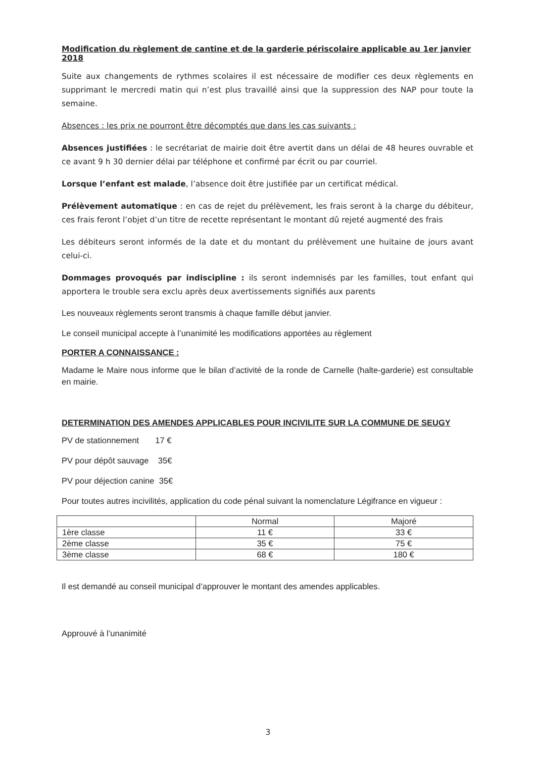Modification du règlement de cantine et de la garderie périscolaire applicable au 1er janvier 2018
Suite aux changements de rythmes scolaires il est nécessaire de modifier ces deux règlements en supprimant le mercredi matin qui n’est plus travaillé ainsi que la suppression des NAP pour toute la semaine.
Absences : les prix ne pourront être décomptés que dans les cas suivants :
Absences justifiées : le secrétariat de mairie doit être avertit dans un délai de 48 heures ouvrable et ce avant 9 h 30 dernier délai par téléphone et confirmé par écrit ou par courriel.
Lorsque l’enfant est malade, l’absence doit être justifiée par un certificat médical.
Prélèvement automatique : en cas de rejet du prélèvement, les frais seront à la charge du débiteur, ces frais feront l’objet d’un titre de recette représentant le montant dû rejeté augmenté des frais
Les débiteurs seront informés de la date et du montant du prélèvement une huitaine de jours avant celui-ci.
Dommages provoqués par indiscipline : ils seront indemnisés par les familles, tout enfant qui apportera le trouble sera exclu après deux avertissements signifiés aux parents
Les nouveaux règlements seront transmis à chaque famille début janvier.
Le conseil municipal accepte à l’unanimité les modifications apportées au règlement
PORTER A CONNAISSANCE :
Madame le Maire nous informe que le bilan d’activité de la ronde de Carnelle (halte-garderie) est consultable en mairie.
DETERMINATION DES AMENDES APPLICABLES POUR INCIVILITE SUR LA COMMUNE DE SEUGY
PV de stationnement 17 €
PV pour dépôt sauvage 35€
PV pour déjection canine 35€
Pour toutes autres incivilités, application du code pénal suivant la nomenclature Légifrance en vigueur :
| | Normal | Majoré |
| 1ère classe | 11 € | 33 € |
| 2ème classe | 35 € | 75 € |
| 3ème classe | 68 € | 180 € |
Il est demandé au conseil municipal d’approuver le montant des amendes applicables.
Approuvé à l’unanimité
3